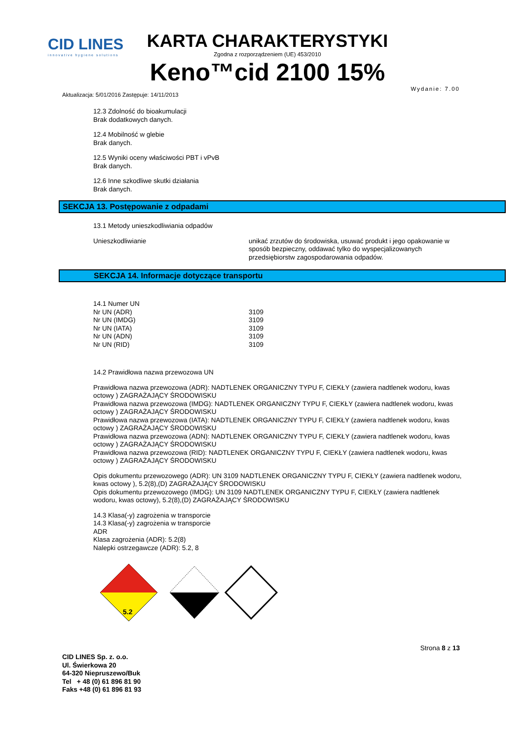CID LINES
innovative hygiene solutions
KARTA CHARAKTERYSTYKI
Zgodna z rozporządzeniem (UE) 453/2010
Keno™cid 2100 15%
Aktualizacja: 5/01/2016 Zastępuje: 14/11/2013 Wydanie: 7.00
12.3 Zdolność do bioakumulacji
Brak dodatkowych danych.
12.4 Mobilność w glebie
Brak danych.
12.5 Wyniki oceny właściwości PBT i vPvB
Brak danych.
12.6 Inne szkodliwe skutki działania
Brak danych.
SEKCJA 13. Postępowanie z odpadami
13.1 Metody unieszkodliwiania odpadów
| Unieszkodliwianie | unikać zrzutów do środowiska, usuwać produkt i jego opakowanie w sposób bezpieczny, oddawać tylko do wyspecjalizowanych przedsiębiorstw zagospodarowania odpadów. |
SEKCJA 14. Informacje dotyczące transportu
| 14.1 Numer UN | |
| Nr UN (ADR) | 3109 |
| Nr UN (IMDG) | 3109 |
| Nr UN (IATA) | 3109 |
| Nr UN (ADN) | 3109 |
| Nr UN (RID) | 3109 |
14.2 Prawidłowa nazwa przewozowa UN
Prawidłowa nazwa przewozowa (ADR): NADTLENEK ORGANICZNY TYPU F, CIEKŁY (zawiera nadtlenek wodoru, kwas octowy ) ZAGRAŻAJĄCY ŚRODOWISKU
Prawidłowa nazwa przewozowa (IMDG): NADTLENEK ORGANICZNY TYPU F, CIEKŁY (zawiera nadtlenek wodoru, kwas octowy ) ZAGRAŻAJĄCY ŚRODOWISKU
Prawidłowa nazwa przewozowa (IATA): NADTLENEK ORGANICZNY TYPU F, CIEKŁY (zawiera nadtlenek wodoru, kwas octowy ) ZAGRAŻAJĄCY ŚRODOWISKU
Prawidłowa nazwa przewozowa (ADN): NADTLENEK ORGANICZNY TYPU F, CIEKŁY (zawiera nadtlenek wodoru, kwas octowy ) ZAGRAŻAJĄCY ŚRODOWISKU
Prawidłowa nazwa przewozowa (RID): NADTLENEK ORGANICZNY TYPU F, CIEKŁY (zawiera nadtlenek wodoru, kwas octowy ) ZAGRAŻAJĄCY ŚRODOWISKU
Opis dokumentu przewozowego (ADR): UN 3109 NADTLENEK ORGANICZNY TYPU F, CIEKŁY (zawiera nadtlenek wodoru, kwas octowy ), 5.2(8),(D) ZAGRAŻAJĄCY ŚRODOWISKU
Opis dokumentu przewozowego (IMDG): UN 3109 NADTLENEK ORGANICZNY TYPU F, CIEKŁY (zawiera nadtlenek wodoru, kwas octowy), 5.2(8),(D) ZAGRAŻAJĄCY ŚRODOWISKU
14.3 Klasa(-y) zagrożenia w transporcie
14.3 Klasa(-y) zagrożenia w transporcie
ADR
Klasa zagrożenia (ADR): 5.2(8)
Nalepki ostrzegawcze (ADR): 5.2, 8
5.2
CID LINES Sp. z. o.o.
Ul. Świerkowa 20
64-320 Niepruszewo/Buk
Tel + 48 (0) 61 896 81 90
Faks +48 (0) 61 896 81 93
Strona 8 z 13